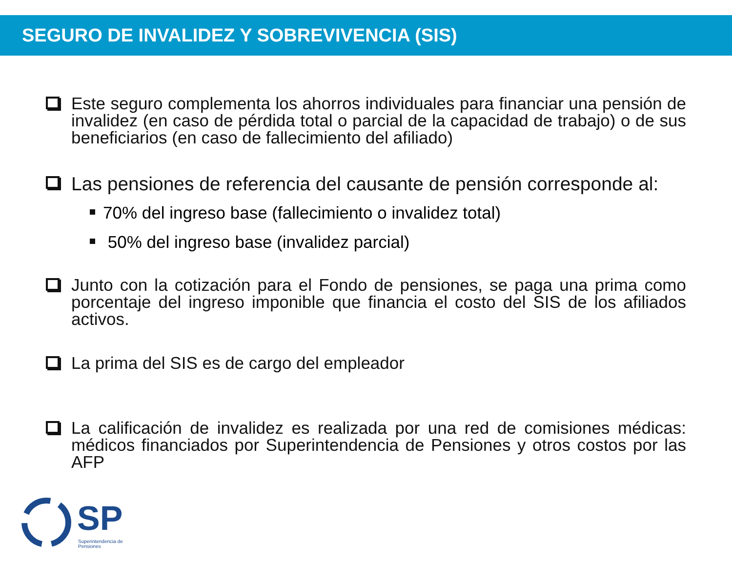SEGURO DE INVALIDEZ Y SOBREVIVENCIA (SIS)
Este seguro complementa los ahorros individuales para financiar una pensión de invalidez (en caso de pérdida total o parcial de la capacidad de trabajo) o de sus beneficiarios (en caso de fallecimiento del afiliado)
Las pensiones de referencia del causante de pensión corresponde al:
70% del ingreso base (fallecimiento o invalidez total)
50% del ingreso base (invalidez parcial)
Junto con la cotización para el Fondo de pensiones, se paga una prima como porcentaje del ingreso imponible que financia el costo del SIS de los afiliados activos.
La prima del SIS es de cargo del empleador
La calificación de invalidez es realizada por una red de comisiones médicas: médicos financiados por Superintendencia de Pensiones y otros costos por las AFP
SP
Superintendencia de
Pensiones